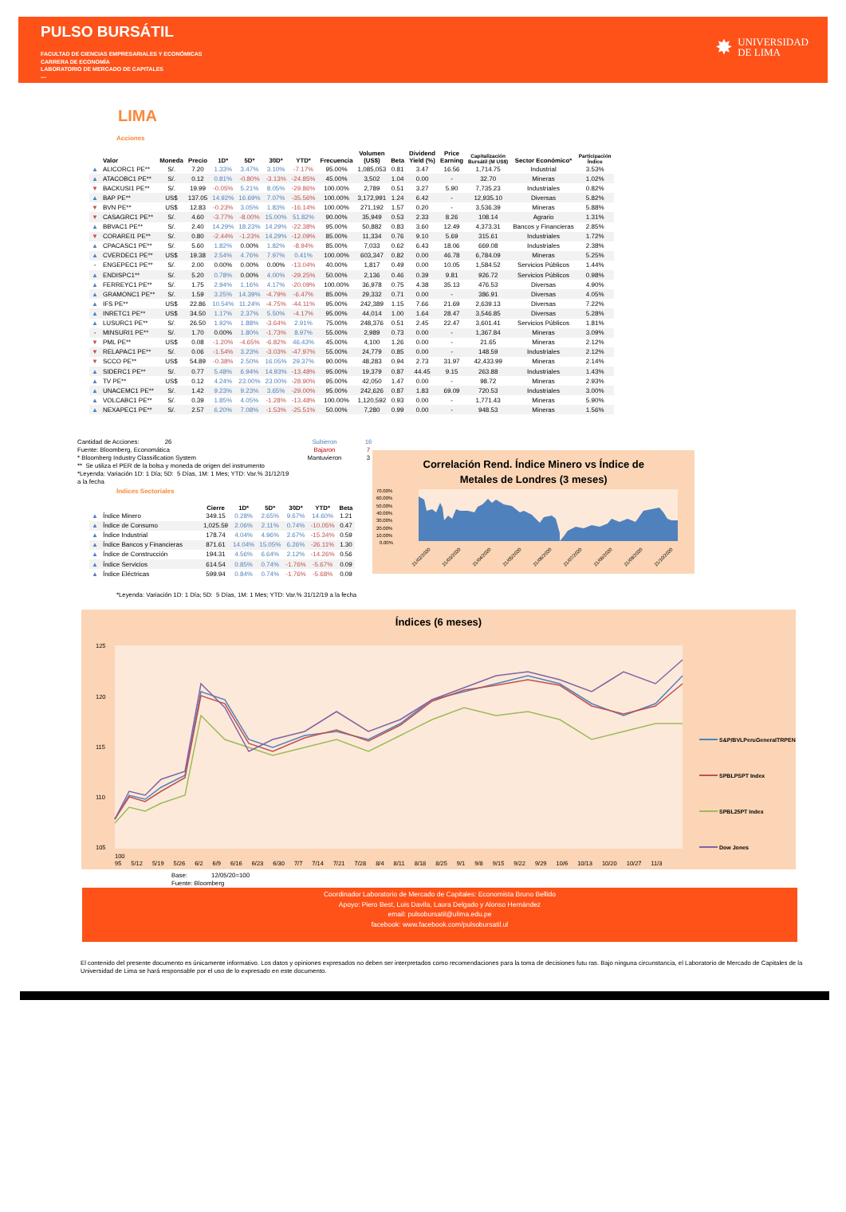PULSO BURSÁTIL
FACULTAD DE CIENCIAS EMPRESARIALES Y ECONÓMICAS
CARRERA DE ECONOMÍA
LABORATORIO DE MERCADO DE CAPITALES
—
✸
UNIVERSIDAD
DE LIMA
LIMA
Acciones
| | Valor | Moneda | Precio | 1D* | 5D* | 30D* | YTD* | Frecuencia | Volumen (US$) | Beta | Dividend Yield (%) | Price Earning | Capitalización Bursátil (M US$) | Sector Económico* | Participación Índice |
| --- | --- | --- | --- | --- | --- | --- | --- | --- | --- | --- | --- | --- | --- | --- | --- |
| ▲ | ALICORC1 PE** | S/. | 7.20 | 1.33% | 3.47% | 3.10% | -7.17% | 95.00% | 1,085,053 | 0.81 | 3.47 | 16.56 | 1,714.75 | Industrial | 3.53% |
| ▲ | ATACOBC1 PE** | S/. | 0.12 | 0.81% | -0.80% | -3.13% | -24.85% | 45.00% | 3,502 | 1.04 | 0.00 | - | 32.70 | Mineras | 1.02% |
| ▼ | BACKUSI1 PE** | S/. | 19.99 | -0.05% | 5.21% | 8.05% | -29.86% | 100.00% | 2,789 | 0.51 | 3.27 | 5.90 | 7,735.23 | Industriales | 0.82% |
| ▲ | BAP PE** | US$ | 137.05 | 14.92% | 16.69% | 7.07% | -35.56% | 100.00% | 3,172,991 | 1.24 | 6.42 | - | 12,935.10 | Diversas | 5.82% |
| ▼ | BVN PE** | US$ | 12.83 | -0.23% | 3.05% | 1.83% | -16.14% | 100.00% | 271,192 | 1.57 | 0.20 | - | 3,536.39 | Mineras | 5.88% |
| ▼ | CASAGRC1 PE** | S/. | 4.60 | -3.77% | -8.00% | 15.00% | 51.82% | 90.00% | 35,949 | 0.53 | 2.33 | 8.26 | 108.14 | Agrario | 1.31% |
| ▲ | BBVAC1 PE** | S/. | 2.40 | 14.29% | 18.23% | 14.29% | -22.38% | 95.00% | 50,882 | 0.83 | 3.60 | 12.49 | 4,373.31 | Bancos y Financieras | 2.85% |
| ▼ | CORAREI1 PE** | S/. | 0.80 | -2.44% | -1.23% | 14.29% | -12.09% | 85.00% | 11,334 | 0.76 | 9.10 | 5.69 | 315.61 | Industriales | 1.72% |
| ▲ | CPACASC1 PE** | S/. | 5.60 | 1.82% | 0.00% | 1.82% | -8.94% | 85.00% | 7,033 | 0.62 | 6.43 | 18.06 | 669.08 | Industriales | 2.38% |
| ▲ | CVERDEC1 PE** | US$ | 19.38 | 2.54% | 4.76% | 7.97% | 0.41% | 100.00% | 603,347 | 0.82 | 0.00 | 46.78 | 6,784.09 | Mineras | 5.25% |
| - | ENGEPEC1 PE** | S/. | 2.00 | 0.00% | 0.00% | 0.00% | -13.04% | 40.00% | 1,817 | 0.49 | 0.00 | 10.05 | 1,584.52 | Servicios Públicos | 1.44% |
| ▲ | ENDISPC1** | S/. | 5.20 | 0.78% | 0.00% | 4.00% | -29.25% | 50.00% | 2,136 | 0.46 | 0.39 | 9.81 | 926.72 | Servicios Públicos | 0.98% |
| ▲ | FERREYC1 PE** | S/. | 1.75 | 2.94% | 1.16% | 4.17% | -20.09% | 100.00% | 36,978 | 0.75 | 4.38 | 35.13 | 476.53 | Diversas | 4.90% |
| ▲ | GRAMONC1 PE** | S/. | 1.59 | 3.25% | 14.39% | -4.79% | -6.47% | 85.00% | 29,332 | 0.71 | 0.00 | - | 386.91 | Diversas | 4.05% |
| ▲ | IFS PE** | US$ | 22.86 | 10.54% | 11.24% | -4.75% | -44.11% | 95.00% | 242,389 | 1.15 | 7.66 | 21.69 | 2,639.13 | Diversas | 7.22% |
| ▲ | INRETC1 PE** | US$ | 34.50 | 1.17% | 2.37% | 5.50% | -4.17% | 95.00% | 44,014 | 1.00 | 1.64 | 28.47 | 3,546.85 | Diversas | 5.28% |
| ▲ | LUSURC1 PE** | S/. | 26.50 | 1.92% | 1.88% | -3.64% | 2.91% | 75.00% | 248,376 | 0.51 | 2.45 | 22.47 | 3,601.41 | Servicios Públicos | 1.81% |
| - | MINSURI1 PE** | S/. | 1.70 | 0.00% | 1.80% | -1.73% | 8.97% | 55.00% | 2,989 | 0.73 | 0.00 | - | 1,367.84 | Mineras | 3.09% |
| ▼ | PML PE** | US$ | 0.08 | -1.20% | -4.65% | -6.82% | 46.43% | 45.00% | 4,100 | 1.26 | 0.00 | - | 21.65 | Mineras | 2.12% |
| ▼ | RELAPAC1 PE** | S/. | 0.06 | -1.54% | 3.23% | -3.03% | -47.97% | 55.00% | 24,779 | 0.85 | 0.00 | - | 148.59 | Industriales | 2.12% |
| ▼ | SCCO PE** | US$ | 54.89 | -0.38% | 2.50% | 16.05% | 29.37% | 90.00% | 48,283 | 0.94 | 2.73 | 31.97 | 42,433.99 | Mineras | 2.14% |
| ▲ | SIDERC1 PE** | S/. | 0.77 | 5.48% | 6.94% | 14.93% | -13.48% | 95.00% | 19,379 | 0.87 | 44.45 | 9.15 | 263.88 | Industriales | 1.43% |
| ▲ | TV PE** | US$ | 0.12 | 4.24% | 23.00% | 23.00% | -28.90% | 95.00% | 42,050 | 1.47 | 0.00 | - | 98.72 | Mineras | 2.93% |
| ▲ | UNACEMC1 PE** | S/. | 1.42 | 9.23% | 9.23% | 3.65% | -29.00% | 95.00% | 242,626 | 0.87 | 1.83 | 69.09 | 720.53 | Industriales | 3.00% |
| ▲ | VOLCABC1 PE** | S/. | 0.39 | 1.85% | 4.05% | -1.28% | -13.48% | 100.00% | 1,120,592 | 0.93 | 0.00 | - | 1,771.43 | Mineras | 5.90% |
| ▲ | NEXAPEC1 PE** | S/. | 2.57 | 6.20% | 7.08% | -1.53% | -25.51% | 50.00% | 7,280 | 0.99 | 0.00 | - | 948.53 | Mineras | 1.56% |
Cantidad de Acciones: 26
Fuente: Bloomberg, Economática
* Bloomberg Industry Classification System
** Se utiliza el PER de la bolsa y moneda de origen del instrumento
*Leyenda: Variación 1D: 1 Día; 5D: 5 Días, 1M: 1 Mes; YTD: Var.% 31/12/19 a la fecha
Subieron
Bajaron
Mantuvieron
16
7
3
Índices Sectoriales
| | | Cierre | 1D* | 5D* | 30D* | YTD* | Beta |
| --- | --- | --- | --- | --- | --- | --- | --- |
| ▲ | Índice Minero | 349.15 | 0.28% | 2.65% | 9.67% | 14.60% | 1.21 |
| ▲ | Índice de Consumo | 1,025.59 | 2.06% | 2.11% | 0.74% | -10.05% | 0.47 |
| ▲ | Índice Industrial | 178.74 | 4.04% | 4.96% | 2.67% | -15.34% | 0.59 |
| ▲ | Índice Bancos y Financieras | 871.61 | 14.04% | 15.05% | 6.26% | -26.11% | 1.30 |
| ▲ | Índice de Construcción | 194.31 | 4.56% | 6.64% | 2.12% | -14.26% | 0.56 |
| ▲ | Índice Servicios | 614.54 | 0.85% | 0.74% | -1.76% | -5.67% | 0.09 |
| ▲ | Índice Eléctricas | 599.94 | 0.84% | 0.74% | -1.76% | -5.68% | 0.09 |
*Leyenda: Variación 1D: 1 Día; 5D: 5 Días, 1M: 1 Mes; YTD: Var.% 31/12/19 a la fecha
Correlación Rend. Índice Minero vs Índice de
Metales de Londres (3 meses)
70.00%
60.00%
50.00%
40.00%
30.00%
20.00%
10.00%
0.00%
21/02/2020
21/03/2020
21/04/2020
21/05/2020
21/06/2020
21/07/2020
21/08/2020
21/09/2020
21/10/2020
Índices (6 meses)
125
120
115
110
105
100
S&P/BVLPeruGeneralTRPEN
SPBLPSPT Index
SPBL25PT Index
Dow Jones
100
95 5/12 5/19 5/26 6/2 6/9 6/16 6/23 6/30 7/7 7/14 7/21 7/28 8/4 8/11 8/18 8/25 9/1 9/8 9/15 9/22 9/29 10/6 10/13 10/20 10/27 11/3
Base: 12/05/20=100
Fuente: Bloomberg
Coordinador Laboratorio de Mercado de Capitales: Economista Bruno Bellido
Apoyo: Piero Best, Luis Davila, Laura Delgado y Alonso Hernández
email: pulsobursatil@ulima.edu.pe
facebook: www.facebook.com/pulsobursatil.ul
El contenido del presente documento es únicamente informativo. Los datos y opiniones expresados no deben ser interpretados como recomendaciones para la toma de decisiones futu ras. Bajo ninguna circunstancia, el Laboratorio de Mercado de Capitales de la Universidad de Lima se hará responsable por el uso de lo expresado en este documento.